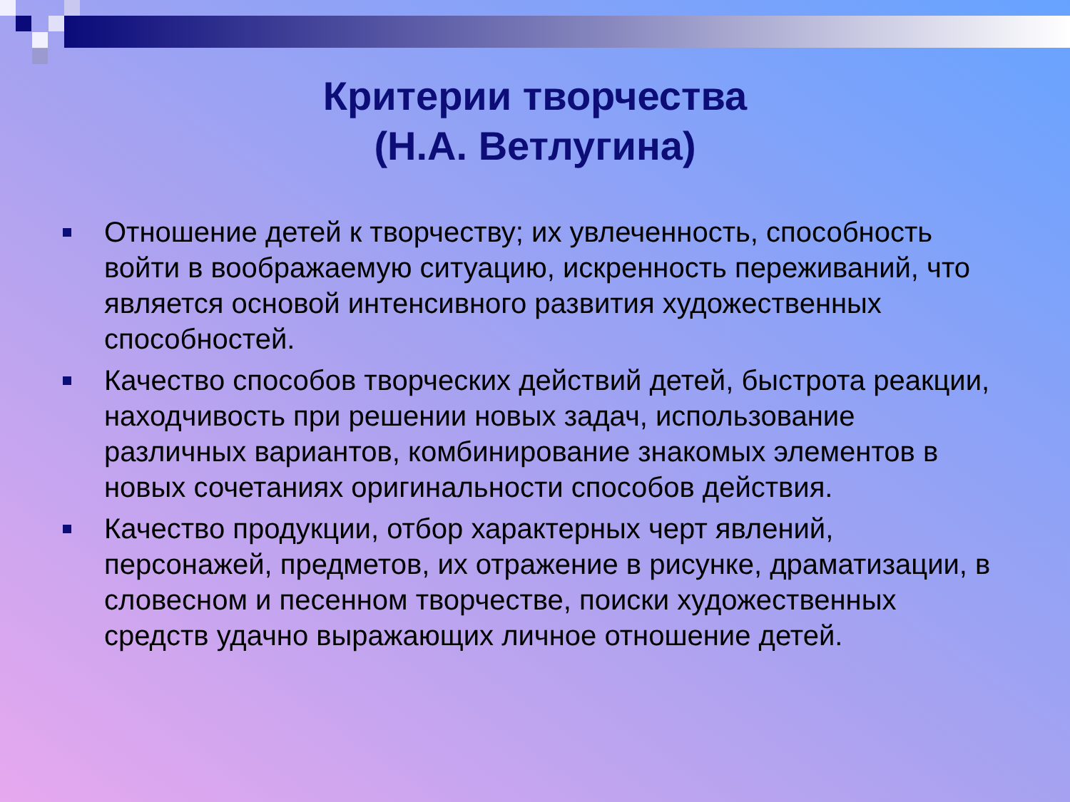Критерии творчества
(Н.А. Ветлугина)
Отношение детей к творчеству; их увлеченность, способность войти в воображаемую ситуацию, искренность переживаний, что является основой интенсивного развития художественных способностей.
Качество способов творческих действий детей, быстрота реакции, находчивость при решении новых задач, использование различных вариантов, комбинирование знакомых элементов в новых сочетаниях оригинальности способов действия.
Качество продукции, отбор характерных черт явлений, персонажей, предметов, их отражение в рисунке, драматизации, в словесном и песенном творчестве, поиски художественных средств удачно выражающих личное отношение детей.